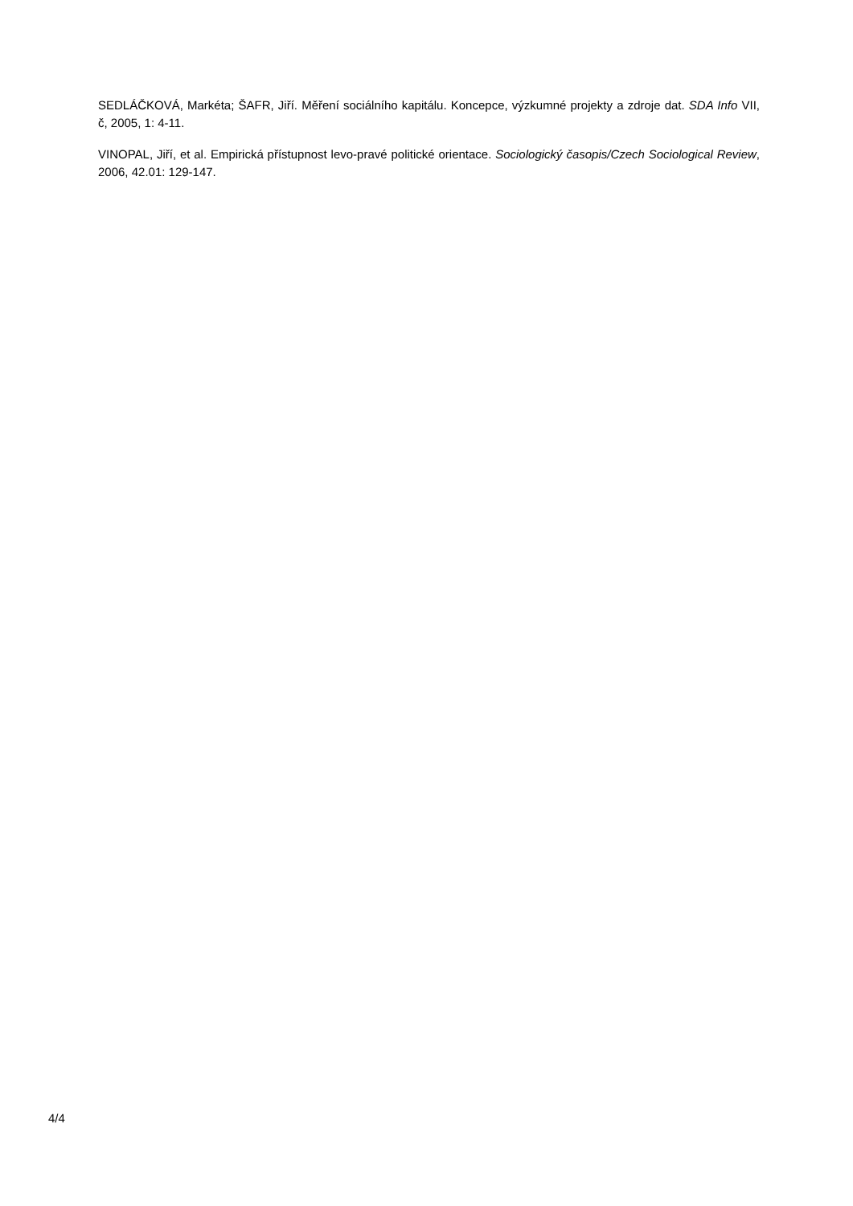SEDLÁČKOVÁ, Markéta; ŠAFR, Jiří. Měření sociálního kapitálu. Koncepce, výzkumné projekty a zdroje dat. SDA Info VII, č, 2005, 1: 4-11.
VINOPAL, Jiří, et al. Empirická přístupnost levo-pravé politické orientace. Sociologický časopis/Czech Sociological Review, 2006, 42.01: 129-147.
4/4